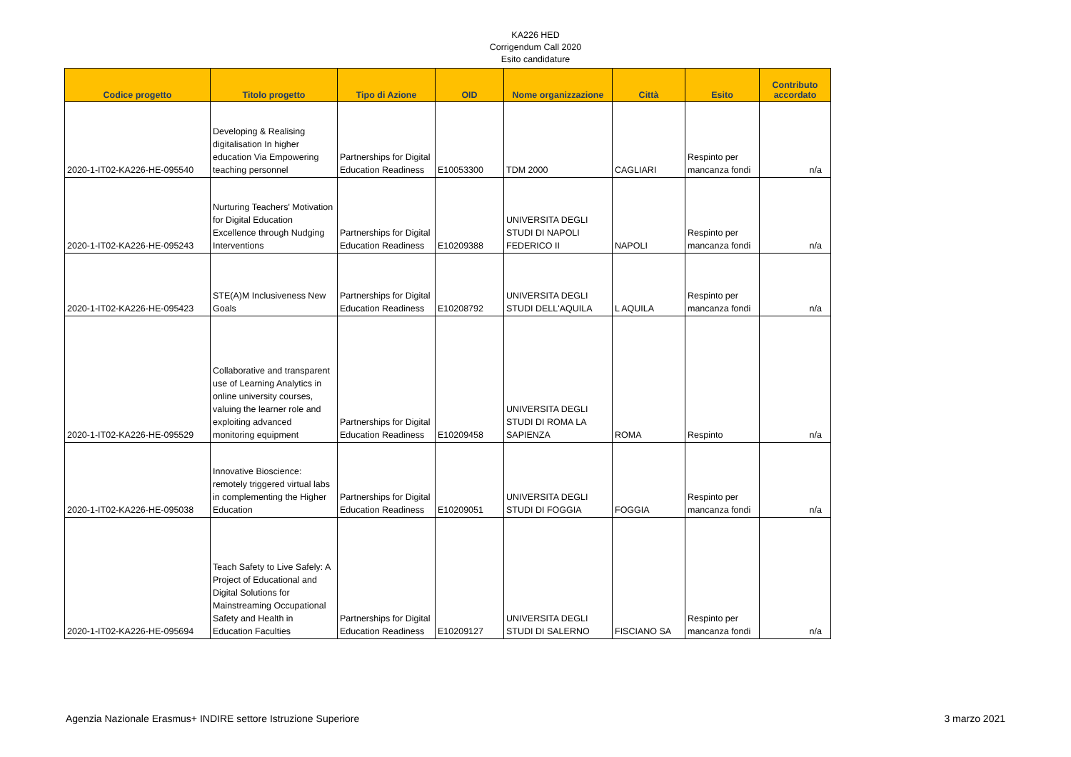KA226 HED
Corrigendum Call 2020
Esito candidature
| Codice progetto | Titolo progetto | Tipo di Azione | OID | Nome organizzazione | Città | Esito | Contributo accordato |
| --- | --- | --- | --- | --- | --- | --- | --- |
| 2020-1-IT02-KA226-HE-095540 | Developing & Realising digitalisation In higher education Via Empowering teaching personnel | Partnerships for Digital Education Readiness | E10053300 | TDM 2000 | CAGLIARI | Respinto per mancanza fondi | n/a |
| 2020-1-IT02-KA226-HE-095243 | Nurturing Teachers' Motivation for Digital Education Excellence through Nudging Interventions | Partnerships for Digital Education Readiness | E10209388 | UNIVERSITA DEGLI STUDI DI NAPOLI FEDERICO II | NAPOLI | Respinto per mancanza fondi | n/a |
| 2020-1-IT02-KA226-HE-095423 | STE(A)M Inclusiveness New Goals | Partnerships for Digital Education Readiness | E10208792 | UNIVERSITA DEGLI STUDI DELL'AQUILA | L AQUILA | Respinto per mancanza fondi | n/a |
| 2020-1-IT02-KA226-HE-095529 | Collaborative and transparent use of Learning Analytics in online university courses, valuing the learner role and exploiting advanced monitoring equipment | Partnerships for Digital Education Readiness | E10209458 | UNIVERSITA DEGLI STUDI DI ROMA LA SAPIENZA | ROMA | Respinto | n/a |
| 2020-1-IT02-KA226-HE-095038 | Innovative Bioscience: remotely triggered virtual labs in complementing the Higher Education | Partnerships for Digital Education Readiness | E10209051 | UNIVERSITA DEGLI STUDI DI FOGGIA | FOGGIA | Respinto per mancanza fondi | n/a |
| 2020-1-IT02-KA226-HE-095694 | Teach Safety to Live Safely: A Project of Educational and Digital Solutions for Mainstreaming Occupational Safety and Health in Education Faculties | Partnerships for Digital Education Readiness | E10209127 | UNIVERSITA DEGLI STUDI DI SALERNO | FISCIANO SA | Respinto per mancanza fondi | n/a |
Agenzia Nazionale Erasmus+ INDIRE settore Istruzione Superiore 3 marzo 2021